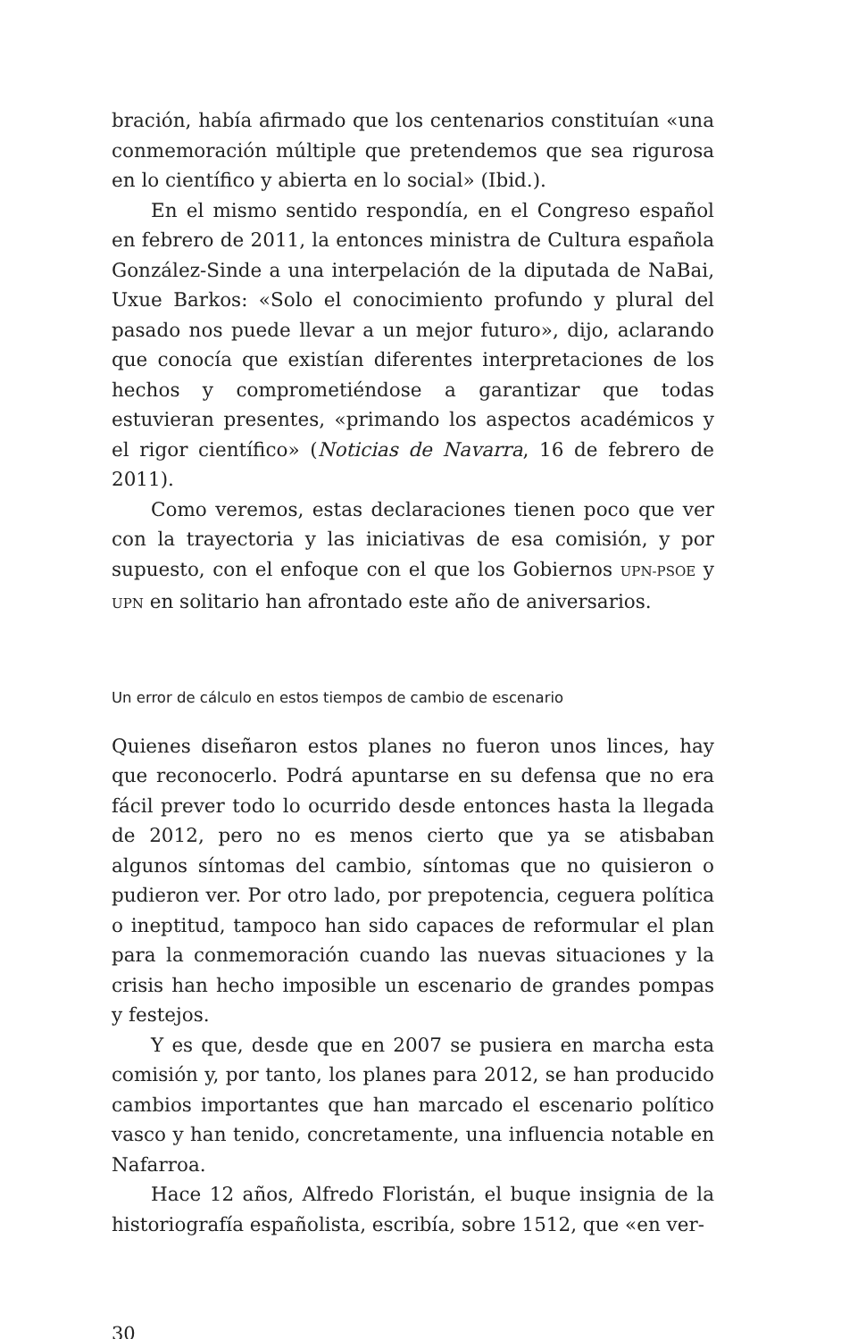bración, había afirmado que los centenarios constituían «una conmemoración múltiple que pretendemos que sea rigurosa en lo científico y abierta en lo social» (Ibid.).
En el mismo sentido respondía, en el Congreso español en febrero de 2011, la entonces ministra de Cultura española González-Sinde a una interpelación de la diputada de NaBai, Uxue Barkos: «Solo el conocimiento profundo y plural del pasado nos puede llevar a un mejor futuro», dijo, aclarando que conocía que existían diferentes interpretaciones de los hechos y comprometiéndose a garantizar que todas estuvieran presentes, «primando los aspectos académicos y el rigor científico» (Noticias de Navarra, 16 de febrero de 2011).
Como veremos, estas declaraciones tienen poco que ver con la trayectoria y las iniciativas de esa comisión, y por supuesto, con el enfoque con el que los Gobiernos UPN-PSOE y UPN en solitario han afrontado este año de aniversarios.
Un error de cálculo en estos tiempos de cambio de escenario
Quienes diseñaron estos planes no fueron unos linces, hay que reconocerlo. Podrá apuntarse en su defensa que no era fácil prever todo lo ocurrido desde entonces hasta la llegada de 2012, pero no es menos cierto que ya se atisbaban algunos síntomas del cambio, síntomas que no quisieron o pudieron ver. Por otro lado, por prepotencia, ceguera política o ineptitud, tampoco han sido capaces de reformular el plan para la conmemoración cuando las nuevas situaciones y la crisis han hecho imposible un escenario de grandes pompas y festejos.
Y es que, desde que en 2007 se pusiera en marcha esta comisión y, por tanto, los planes para 2012, se han producido cambios importantes que han marcado el escenario político vasco y han tenido, concretamente, una influencia notable en Nafarroa.
Hace 12 años, Alfredo Floristán, el buque insignia de la historiografía españolista, escribía, sobre 1512, que «en ver-
30